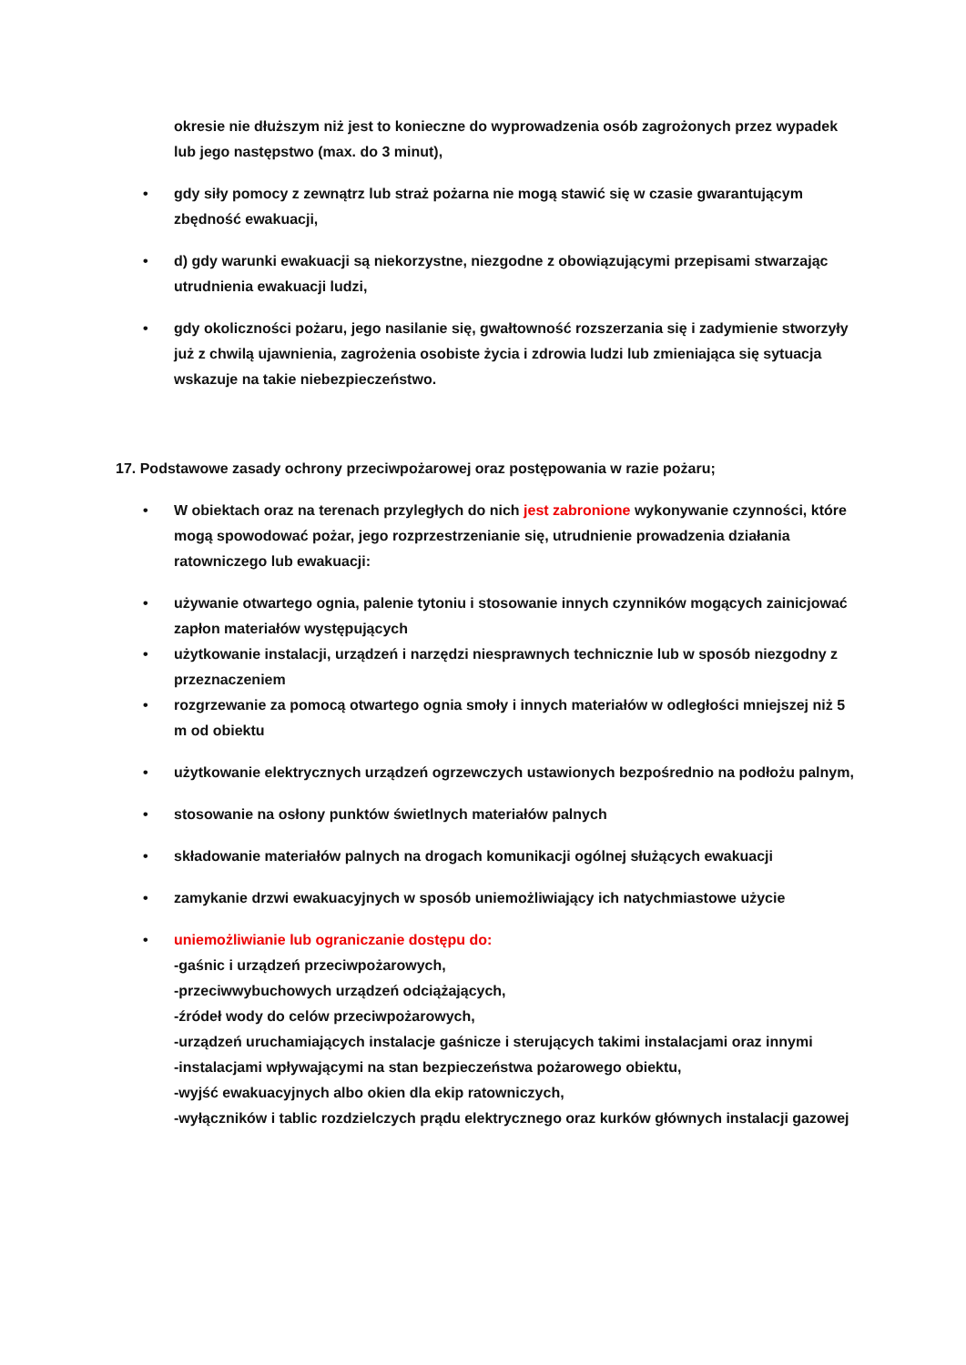okresie nie dłuższym niż jest to konieczne do wyprowadzenia osób zagrożonych przez wypadek lub jego następstwo (max. do 3 minut),
• gdy siły pomocy z zewnątrz lub straż pożarna nie mogą stawić się w czasie gwarantującym zbędność ewakuacji,
• d) gdy warunki ewakuacji są niekorzystne, niezgodne z obowiązującymi przepisami stwarzając utrudnienia ewakuacji ludzi,
• gdy okoliczności pożaru, jego nasilanie się, gwałtowność rozszerzania się i zadymienie stworzyły już z chwilą ujawnienia, zagrożenia osobiste życia i zdrowia ludzi lub zmieniająca się sytuacja wskazuje na takie niebezpieczeństwo.
17. Podstawowe zasady ochrony przeciwpożarowej oraz postępowania w razie pożaru;
• W obiektach oraz na terenach przyległych do nich jest zabronione wykonywanie czynności, które mogą spowodować pożar, jego rozprzestrzenianie się, utrudnienie prowadzenia działania ratowniczego lub ewakuacji:
• używanie otwartego ognia, palenie tytoniu i stosowanie innych czynników mogących zainicjować zapłon materiałów występujących
• użytkowanie instalacji, urządzeń i narzędzi niesprawnych technicznie lub w sposób niezgodny z przeznaczeniem
• rozgrzewanie za pomocą otwartego ognia smoły i innych materiałów w odległości mniejszej niż 5 m od obiektu
• użytkowanie elektrycznych urządzeń ogrzewczych ustawionych bezpośrednio na podłożu palnym,
• stosowanie na osłony punktów świetlnych materiałów palnych
• składowanie materiałów palnych na drogach komunikacji ogólnej służących ewakuacji
• zamykanie drzwi ewakuacyjnych w sposób uniemożliwiający ich natychmiastowe użycie
• uniemożliwianie lub ograniczanie dostępu do:
-gaśnic i urządzeń przeciwpożarowych,
-przeciwwybuchowych urządzeń odciążających,
-źródeł wody do celów przeciwpożarowych,
-urządzeń uruchamiających instalacje gaśnicze i sterujących takimi instalacjami oraz innymi
-instalacjami wpływającymi na stan bezpieczeństwa pożarowego obiektu,
-wyjść ewakuacyjnych albo okien dla ekip ratowniczych,
-wyłączników i tablic rozdzielczych prądu elektrycznego oraz kurków głównych instalacji gazowej